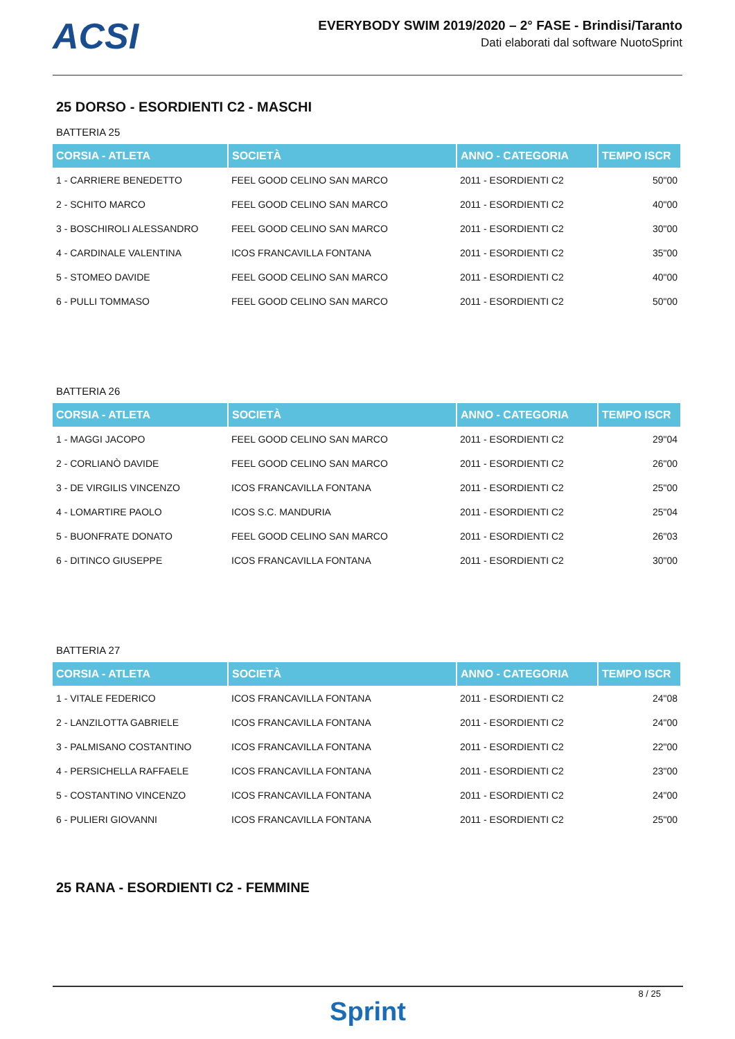ACSI
EVERYBODY SWIM 2019/2020 – 2° FASE - Brindisi/Taranto
Dati elaborati dal software NuotoSprint
25 DORSO - ESORDIENTI C2 - MASCHI
BATTERIA 25
| CORSIA - ATLETA | SOCIETÀ | ANNO - CATEGORIA | TEMPO ISCR |
| --- | --- | --- | --- |
| 1 - CARRIERE BENEDETTO | FEEL GOOD CELINO SAN MARCO | 2011 - ESORDIENTI C2 | 50"00 |
| 2 - SCHITO MARCO | FEEL GOOD CELINO SAN MARCO | 2011 - ESORDIENTI C2 | 40"00 |
| 3 - BOSCHIROLI ALESSANDRO | FEEL GOOD CELINO SAN MARCO | 2011 - ESORDIENTI C2 | 30"00 |
| 4 - CARDINALE VALENTINA | ICOS FRANCAVILLA FONTANA | 2011 - ESORDIENTI C2 | 35"00 |
| 5 - STOMEO DAVIDE | FEEL GOOD CELINO SAN MARCO | 2011 - ESORDIENTI C2 | 40"00 |
| 6 - PULLI TOMMASO | FEEL GOOD CELINO SAN MARCO | 2011 - ESORDIENTI C2 | 50"00 |
BATTERIA 26
| CORSIA - ATLETA | SOCIETÀ | ANNO - CATEGORIA | TEMPO ISCR |
| --- | --- | --- | --- |
| 1 - MAGGI JACOPO | FEEL GOOD CELINO SAN MARCO | 2011 - ESORDIENTI C2 | 29"04 |
| 2 - CORLIANÒ DAVIDE | FEEL GOOD CELINO SAN MARCO | 2011 - ESORDIENTI C2 | 26"00 |
| 3 - DE VIRGILIS VINCENZO | ICOS FRANCAVILLA FONTANA | 2011 - ESORDIENTI C2 | 25"00 |
| 4 - LOMARTIRE PAOLO | ICOS S.C. MANDURIA | 2011 - ESORDIENTI C2 | 25"04 |
| 5 - BUONFRATE DONATO | FEEL GOOD CELINO SAN MARCO | 2011 - ESORDIENTI C2 | 26"03 |
| 6 - DITINCO GIUSEPPE | ICOS FRANCAVILLA FONTANA | 2011 - ESORDIENTI C2 | 30"00 |
BATTERIA 27
| CORSIA - ATLETA | SOCIETÀ | ANNO - CATEGORIA | TEMPO ISCR |
| --- | --- | --- | --- |
| 1 - VITALE FEDERICO | ICOS FRANCAVILLA FONTANA | 2011 - ESORDIENTI C2 | 24"08 |
| 2 - LANZILOTTA GABRIELE | ICOS FRANCAVILLA FONTANA | 2011 - ESORDIENTI C2 | 24"00 |
| 3 - PALMISANO COSTANTINO | ICOS FRANCAVILLA FONTANA | 2011 - ESORDIENTI C2 | 22"00 |
| 4 - PERSICHELLA RAFFAELE | ICOS FRANCAVILLA FONTANA | 2011 - ESORDIENTI C2 | 23"00 |
| 5 - COSTANTINO VINCENZO | ICOS FRANCAVILLA FONTANA | 2011 - ESORDIENTI C2 | 24"00 |
| 6 - PULIERI GIOVANNI | ICOS FRANCAVILLA FONTANA | 2011 - ESORDIENTI C2 | 25"00 |
25 RANA - ESORDIENTI C2 - FEMMINE
8 / 25
Sprint